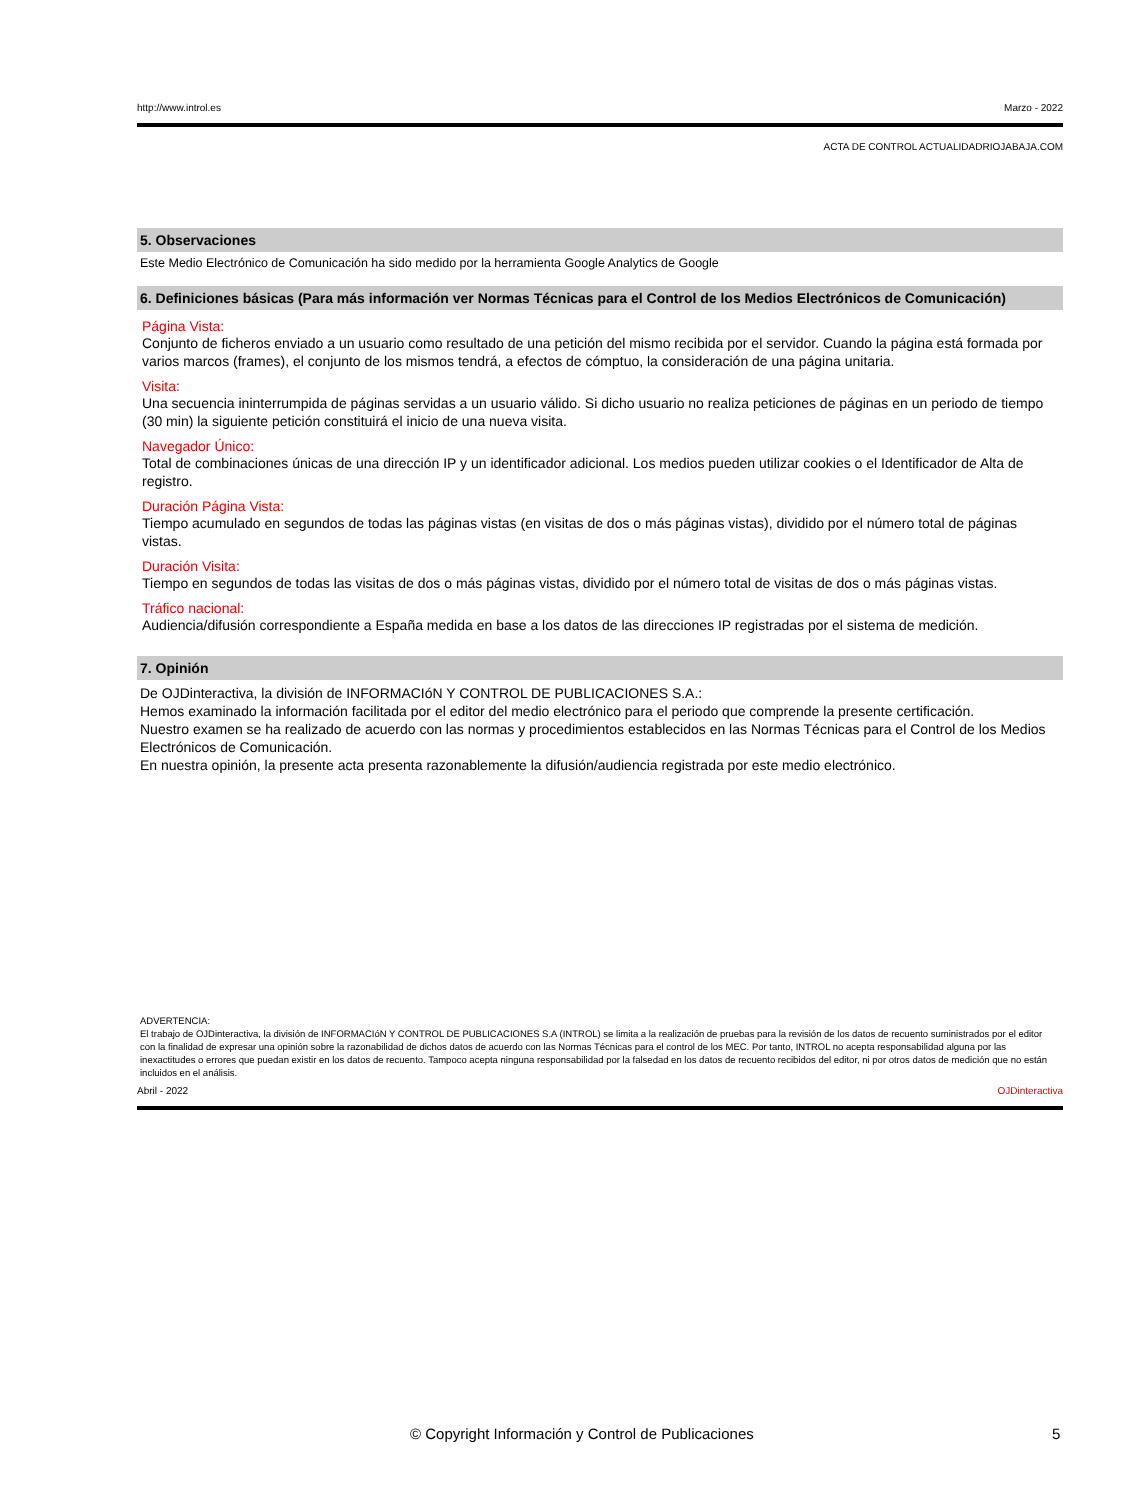http://www.introl.es Marzo - 2022
ACTA DE CONTROL ACTUALIDADRIOJABAJA.COM
5. Observaciones
Este Medio Electrónico de Comunicación ha sido medido por la herramienta Google Analytics de Google
6. Definiciones básicas (Para más información ver Normas Técnicas para el Control de los Medios Electrónicos de Comunicación)
Página Vista:
Conjunto de ficheros enviado a un usuario como resultado de una petición del mismo recibida por el servidor. Cuando la página está formada por varios marcos (frames), el conjunto de los mismos tendrá, a efectos de cómptuo, la consideración de una página unitaria.
Visita:
Una secuencia ininterrumpida de páginas servidas a un usuario válido. Si dicho usuario no realiza peticiones de páginas en un periodo de tiempo (30 min) la siguiente petición constituirá el inicio de una nueva visita.
Navegador Único:
Total de combinaciones únicas de una dirección IP y un identificador adicional. Los medios pueden utilizar cookies o el Identificador de Alta de registro.
Duración Página Vista:
Tiempo acumulado en segundos de todas las páginas vistas (en visitas de dos o más páginas vistas), dividido por el número total de páginas vistas.
Duración Visita:
Tiempo en segundos de todas las visitas de dos o más páginas vistas, dividido por el número total de visitas de dos o más páginas vistas.
Tráfico nacional:
Audiencia/difusión correspondiente a España medida en base a los datos de las direcciones IP registradas por el sistema de medición.
7. Opinión
De OJDinteractiva, la división de INFORMACIóN Y CONTROL DE PUBLICACIONES S.A.:
Hemos examinado la información facilitada por el editor del medio electrónico para el periodo que comprende la presente certificación.
Nuestro examen se ha realizado de acuerdo con las normas y procedimientos establecidos en las Normas Técnicas para el Control de los Medios Electrónicos de Comunicación.
En nuestra opinión, la presente acta presenta razonablemente la difusión/audiencia registrada por este medio electrónico.
ADVERTENCIA:
El trabajo de OJDinteractiva, la división de INFORMACIóN Y CONTROL DE PUBLICACIONES S.A (INTROL) se limita a la realización de pruebas para la revisión de los datos de recuento suministrados por el editor con la finalidad de expresar una opinión sobre la razonabilidad de dichos datos de acuerdo con las Normas Técnicas para el control de los MEC. Por tanto, INTROL no acepta responsabilidad alguna por las inexactitudes o errores que puedan existir en los datos de recuento. Tampoco acepta ninguna responsabilidad por la falsedad en los datos de recuento recibidos del editor, ni por otros datos de medición que no están incluidos en el análisis.
Abril - 2022 OJDinteractiva
© Copyright Información y Control de Publicaciones 5